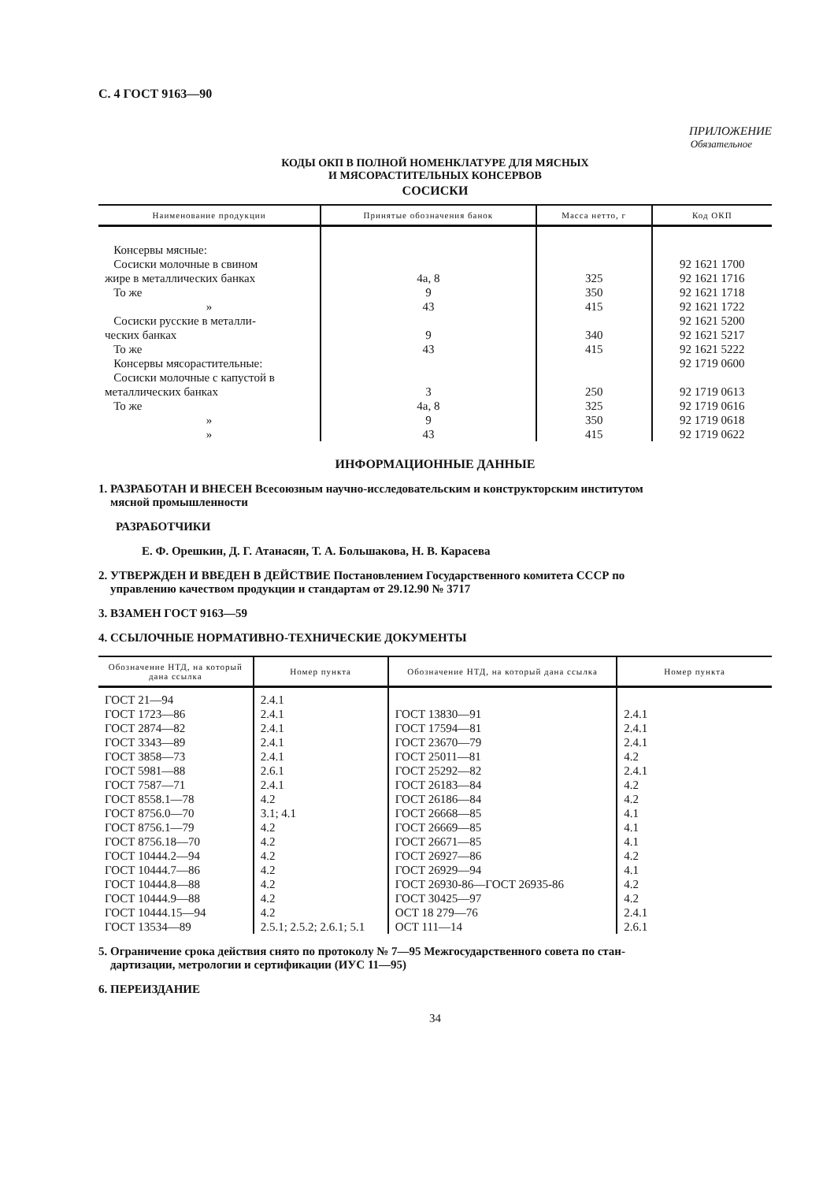С. 4 ГОСТ 9163—90
ПРИЛОЖЕНИЕ
Обязательное
КОДЫ ОКП В ПОЛНОЙ НОМЕНКЛАТУРЕ ДЛЯ МЯСНЫХ
И МЯСОРАСТИТЕЛЬНЫХ КОНСЕРВОВ
СОСИСКИ
| Наименование продукции | Принятые обозначения банок | Масса нетто, г | Код ОКП |
| --- | --- | --- | --- |
| Консервы мясные: | | | |
| Сосиски молочные в свином | | | 92 1621 1700 |
| жире в металлических банках | 4а, 8 | 325 | 92 1621 1716 |
| То же | 9 | 350 | 92 1621 1718 |
| » | 43 | 415 | 92 1621 1722 |
| Сосиски русские в металли- | | | 92 1621 5200 |
| ческих банках | 9 | 340 | 92 1621 5217 |
| То же | 43 | 415 | 92 1621 5222 |
| Консервы мясорастительные: | | | 92 1719 0600 |
| Сосиски молочные с капустой в | | | |
| металлических банках | 3 | 250 | 92 1719 0613 |
| То же | 4а, 8 | 325 | 92 1719 0616 |
| » | 9 | 350 | 92 1719 0618 |
| » | 43 | 415 | 92 1719 0622 |
ИНФОРМАЦИОННЫЕ ДАННЫЕ
1. РАЗРАБОТАН И ВНЕСЕН Всесоюзным научно-исследовательским и конструкторским институтом
мясной промышленности
РАЗРАБОТЧИКИ
Е. Ф. Орешкин, Д. Г. Атанасян, Т. А. Большакова, Н. В. Карасева
2. УТВЕРЖДЕН И ВВЕДЕН В ДЕЙСТВИЕ Постановлением Государственного комитета СССР по
управлению качеством продукции и стандартам от 29.12.90 № 3717
3. ВЗАМЕН ГОСТ 9163—59
4. ССЫЛОЧНЫЕ НОРМАТИВНО-ТЕХНИЧЕСКИЕ ДОКУМЕНТЫ
| Обозначение НТД, на который дана ссылка | Номер пункта | Обозначение НТД, на который дана ссылка | Номер пункта |
| --- | --- | --- | --- |
| ГОСТ 21—94 | 2.4.1 | | |
| ГОСТ 1723—86 | 2.4.1 | ГОСТ 13830—91 | 2.4.1 |
| ГОСТ 2874—82 | 2.4.1 | ГОСТ 17594—81 | 2.4.1 |
| ГОСТ 3343—89 | 2.4.1 | ГОСТ 23670—79 | 2.4.1 |
| ГОСТ 3858—73 | 2.4.1 | ГОСТ 25011—81 | 4.2 |
| ГОСТ 5981—88 | 2.6.1 | ГОСТ 25292—82 | 2.4.1 |
| ГОСТ 7587—71 | 2.4.1 | ГОСТ 26183—84 | 4.2 |
| ГОСТ 8558.1—78 | 4.2 | ГОСТ 26186—84 | 4.2 |
| ГОСТ 8756.0—70 | 3.1; 4.1 | ГОСТ 26668—85 | 4.1 |
| ГОСТ 8756.1—79 | 4.2 | ГОСТ 26669—85 | 4.1 |
| ГОСТ 8756.18—70 | 4.2 | ГОСТ 26671—85 | 4.1 |
| ГОСТ 10444.2—94 | 4.2 | ГОСТ 26927—86 | 4.2 |
| ГОСТ 10444.7—86 | 4.2 | ГОСТ 26929—94 | 4.1 |
| ГОСТ 10444.8—88 | 4.2 | ГОСТ 26930-86—ГОСТ 26935-86 | 4.2 |
| ГОСТ 10444.9—88 | 4.2 | ГОСТ 30425—97 | 4.2 |
| ГОСТ 10444.15—94 | 4.2 | ОСТ 18 279—76 | 2.4.1 |
| ГОСТ 13534—89 | 2.5.1; 2.5.2; 2.6.1; 5.1 | ОСТ 111—14 | 2.6.1 |
5. Ограничение срока действия снято по протоколу № 7—95 Межгосударственного совета по стан-
дартизации, метрологии и сертификации (ИУС 11—95)
6. ПЕРЕИЗДАНИЕ
34